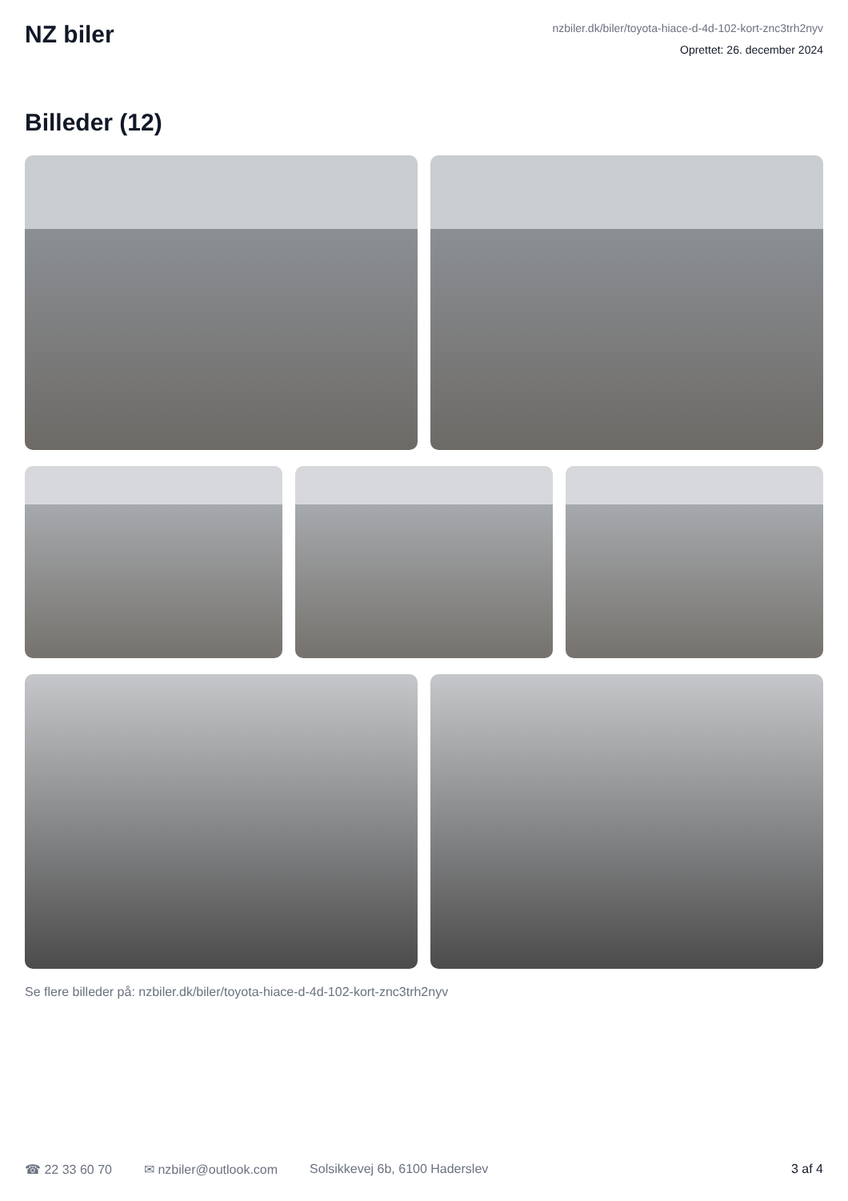NZ biler
nzbiler.dk/biler/toyota-hiace-d-4d-102-kort-znc3trh2nyv
Oprettet: 26. december 2024
Billeder (12)
Se flere billeder på: nzbiler.dk/biler/toyota-hiace-d-4d-102-kort-znc3trh2nyv
☎ 22 33 60 70 ✉ nzbiler@outlook.com Solsikkevej 6b, 6100 Haderslev 3 af 4